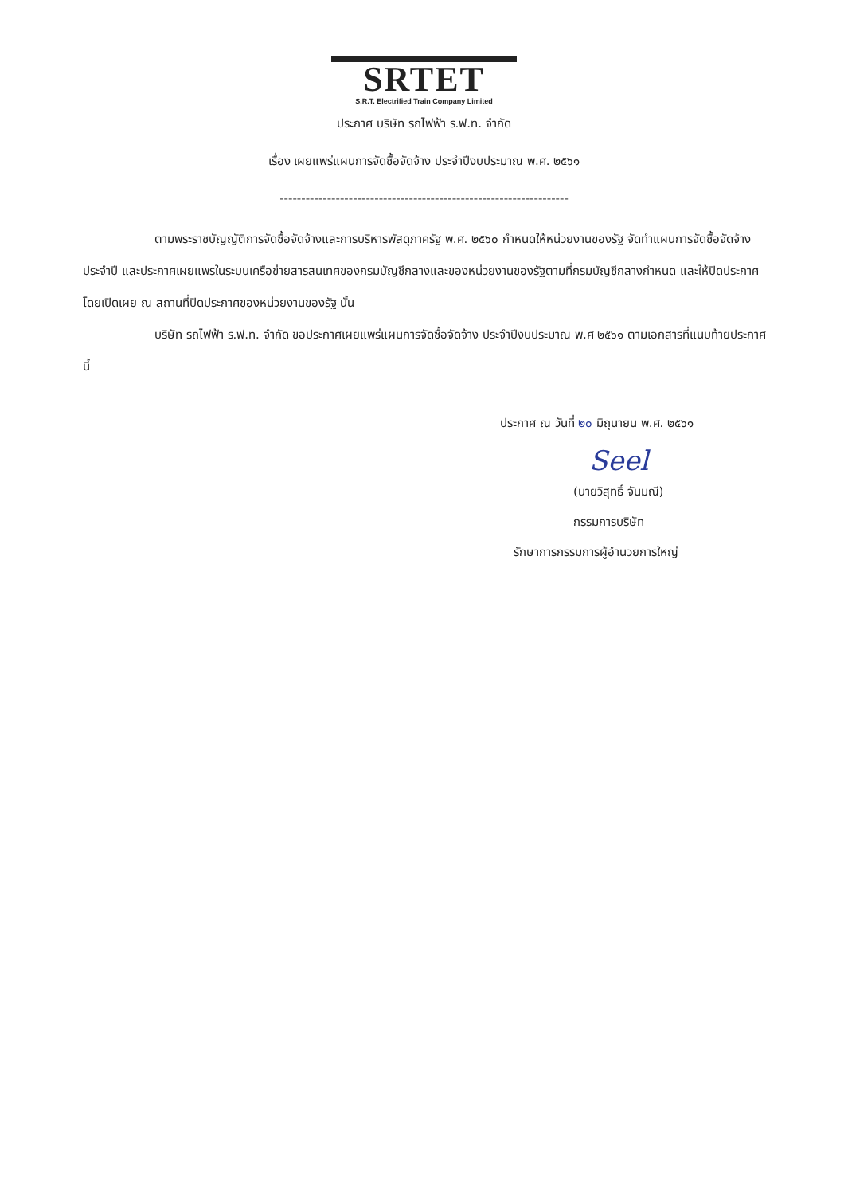SRTET
S.R.T. Electrified Train Company Limited
ประกาศ บริษัท รถไฟฟ้า ร.ฟ.ท. จำกัด
เรื่อง เผยแพร่แผนการจัดซื้อจัดจ้าง ประจำปีงบประมาณ พ.ศ. ๒๕๖๑
-------------------------------------------------------------------
ตามพระราชบัญญัติการจัดซื้อจัดจ้างและการบริหารพัสดุภาครัฐ พ.ศ. ๒๕๖๐ กำหนดให้หน่วยงานของรัฐ จัดทำแผนการจัดซื้อจัดจ้างประจำปี และประกาศเผยแพรในระบบเครือข่ายสารสนเทศของกรมบัญชีกลางและของหน่วยงานของรัฐตามที่กรมบัญชีกลางกำหนด และให้ปิดประกาศโดยเปิดเผย ณ สถานที่ปิดประกาศของหน่วยงานของรัฐ นั้น
บริษัท รถไฟฟ้า ร.ฟ.ท. จำกัด ขอประกาศเผยแพร่แผนการจัดซื้อจัดจ้าง ประจำปีงบประมาณ พ.ศ ๒๕๖๑ ตามเอกสารที่แนบท้ายประกาศนี้
ประกาศ ณ วันที่ ๒๐ มิถุนายน พ.ศ. ๒๕๖๑
Seel
(นายวิสุทธิ์ จันมณี)
กรรมการบริษัท
รักษาการกรรมการผู้อำนวยการใหญ่